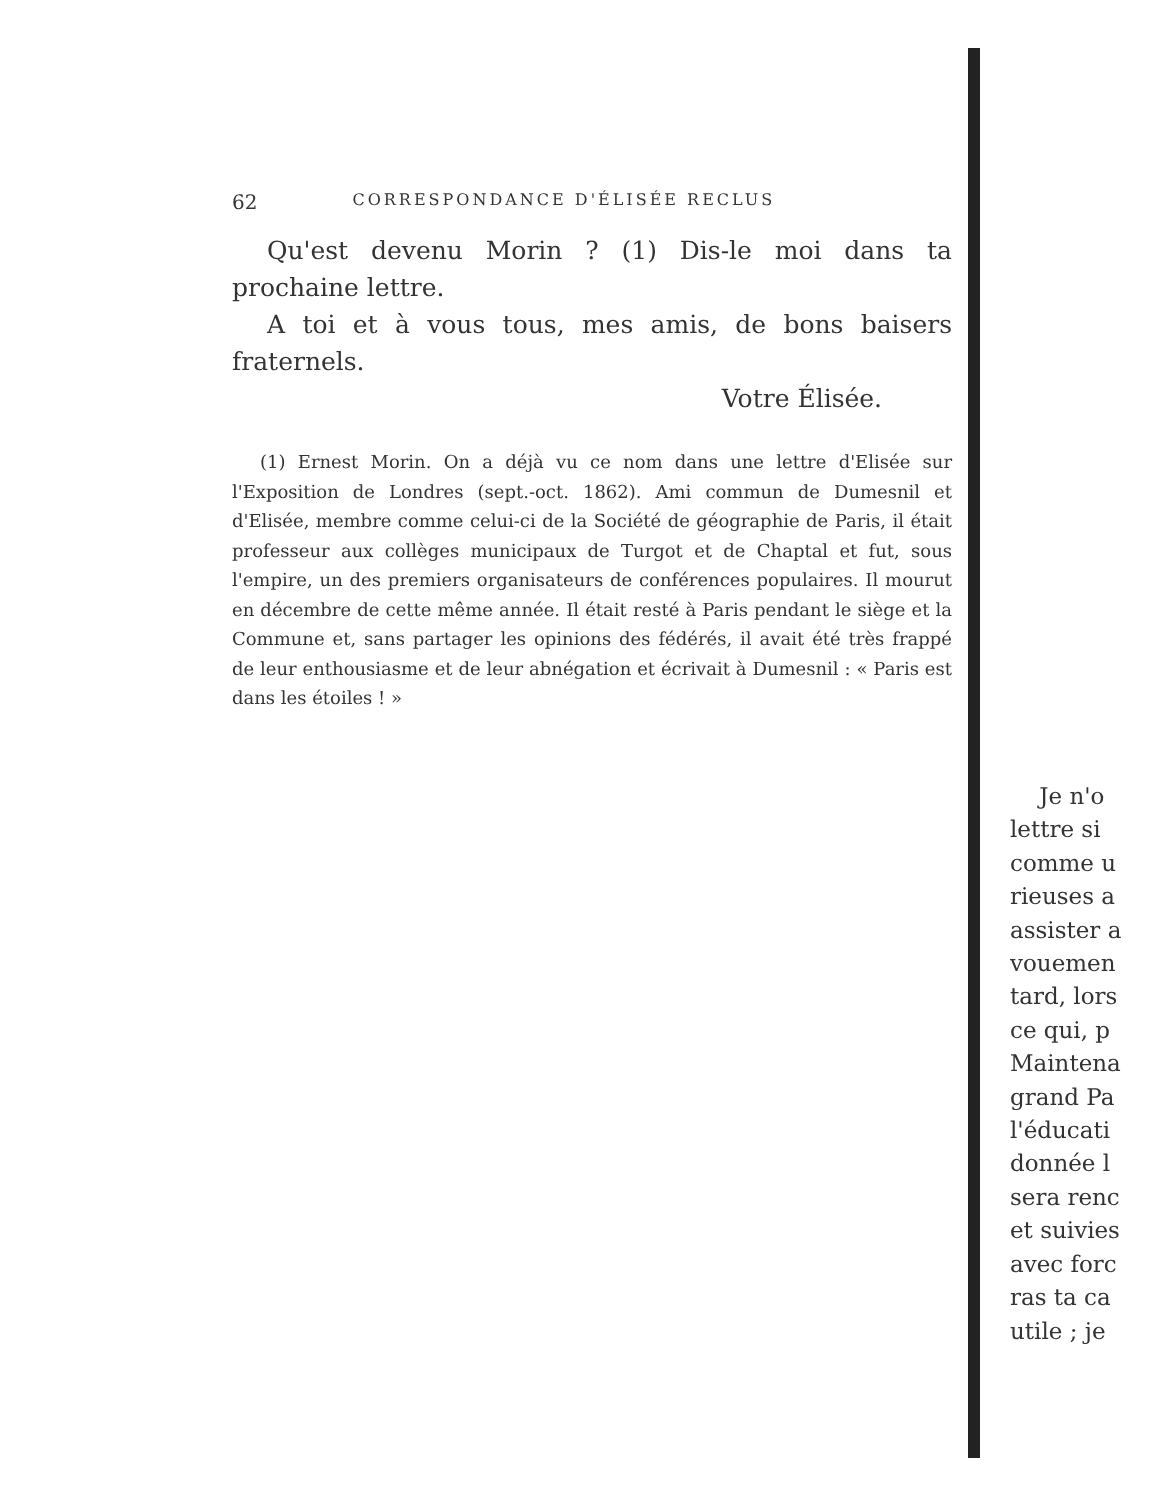62 CORRESPONDANCE D'ÉLISÉE RECLUS
Qu'est devenu Morin ? (1) Dis-le moi dans ta prochaine lettre.
A toi et à vous tous, mes amis, de bons baisers fraternels.
Votre Élisée.
(1) Ernest Morin. On a déjà vu ce nom dans une lettre d'Elisée sur l'Exposition de Londres (sept.-oct. 1862). Ami commun de Dumesnil et d'Elisée, membre comme celui-ci de la Société de géographie de Paris, il était professeur aux collèges municipaux de Turgot et de Chaptal et fut, sous l'empire, un des premiers organisateurs de conférences populaires. Il mourut en décembre de cette même année. Il était resté à Paris pendant le siège et la Commune et, sans partager les opinions des fédérés, il avait été très frappé de leur enthousiasme et de leur abnégation et écrivait à Dumesnil : « Paris est dans les étoiles ! »
Je n'o
lettre si
comme u
rieuses a
assister a
vouemen
tard, lors
ce qui, p
Maintena
grand Pa
l'éducati
donnée l
sera renc
et suivies
avec forc
ras ta ca
utile ; je